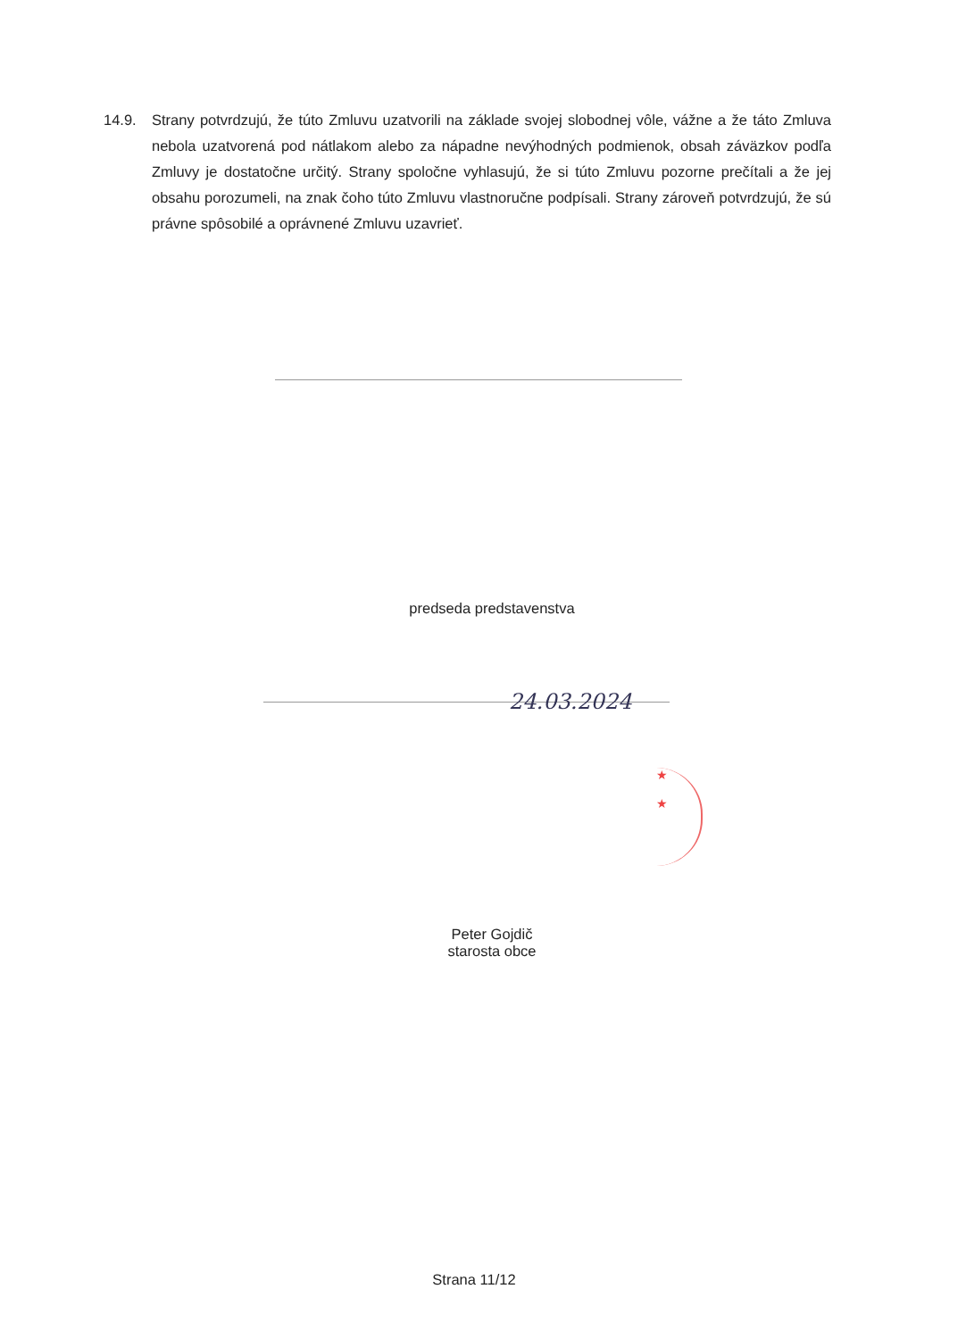14.9. Strany potvrdzujú, že túto Zmluvu uzatvorili na základe svojej slobodnej vôle, vážne a že táto Zmluva nebola uzatvorená pod nátlakom alebo za nápadne nevýhodných podmienok, obsah záväzkov podľa Zmluvy je dostatočne určitý. Strany spoločne vyhlasujú, že si túto Zmluvu pozorne prečítali a že jej obsahu porozumeli, na znak čoho túto Zmluvu vlastnoručne podpísali. Strany zároveň potvrdzujú, že sú právne spôsobilé a oprávnené Zmluvu uzavrieť.
predseda predstavenstva
24.03.2024
★
★
Peter Gojdič
starosta obce
Strana 11/12